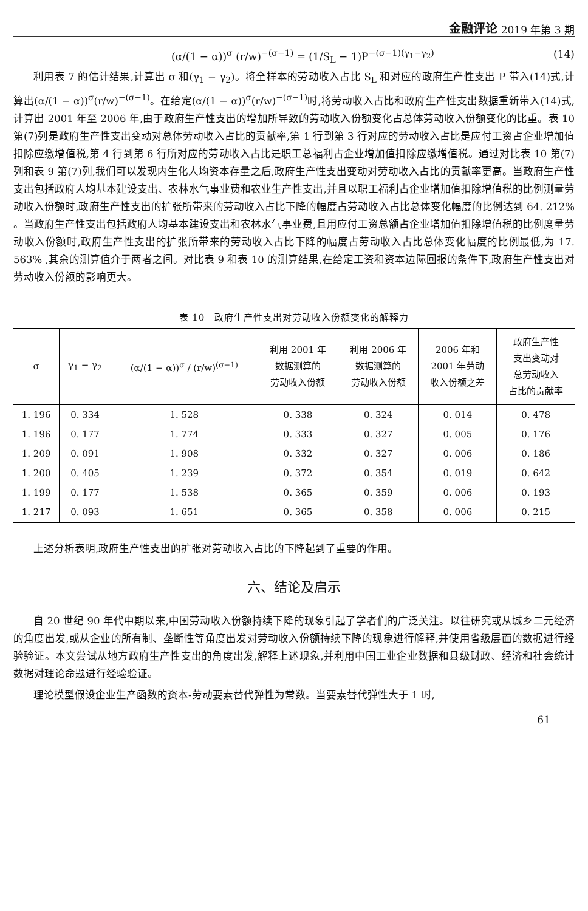金融评论 2019 年第 3 期
(α/(1 − α))<sup>σ</sup> (r/w)<sup>−(σ−1)</sup> = (1/S<sub>L</sub> − 1)P<sup>−(σ−1)(γ<sub>1</sub>−γ<sub>2</sub>)</sup> (14)
利用表 7 的估计结果,计算出 σ 和(γ<sub>1</sub> − γ<sub>2</sub>)。将全样本的劳动收入占比 S<sub>L</sub> 和对应的政府生产性支出 P 带入(14)式,计算出(α/(1 − α))<sup>σ</sup>(r/w)<sup>−(σ−1)</sup>。在给定(α/(1 − α))<sup>σ</sup>(r/w)<sup>−(σ−1)</sup>时,将劳动收入占比和政府生产性支出数据重新带入(14)式,计算出 2001 年至 2006 年,由于政府生产性支出的增加所导致的劳动收入份额变化占总体劳动收入份额变化的比重。表 10 第(7)列是政府生产性支出变动对总体劳动收入占比的贡献率,第 1 行到第 3 行对应的劳动收入占比是应付工资占企业增加值扣除应缴增值税,第 4 行到第 6 行所对应的劳动收入占比是职工总福利占企业增加值扣除应缴增值税。通过对比表 10 第(7)列和表 9 第(7)列,我们可以发现内生化人均资本存量之后,政府生产性支出变动对劳动收入占比的贡献率更高。当政府生产性支出包括政府人均基本建设支出、农林水气事业费和农业生产性支出,并且以职工福利占企业增加值扣除增值税的比例测量劳动收入份额时,政府生产性支出的扩张所带来的劳动收入占比下降的幅度占劳动收入占比总体变化幅度的比例达到 64. 212% 。当政府生产性支出包括政府人均基本建设支出和农林水气事业费,且用应付工资总额占企业增加值扣除增值税的比例度量劳动收入份额时,政府生产性支出的扩张所带来的劳动收入占比下降的幅度占劳动收入占比总体变化幅度的比例最低,为 17. 563% ,其余的测算值介于两者之间。对比表 9 和表 10 的测算结果,在给定工资和资本边际回报的条件下,政府生产性支出对劳动收入份额的影响更大。
表 10　政府生产性支出对劳动收入份额变化的解释力
| σ | γ<sub>1</sub> − γ<sub>2</sub> | (α/(1 − α))<sup>σ</sup> / (r/w)<sup>(σ−1)</sup> | 利用 2001 年 数据测算的 劳动收入份额 | 利用 2006 年 数据测算的 劳动收入份额 | 2006 年和 2001 年劳动 收入份额之差 | 政府生产性 支出变动对 总劳动收入 占比的贡献率 |
| --- | --- | --- | --- | --- | --- | --- |
| 1. 196 | 0. 334 | 1. 528 | 0. 338 | 0. 324 | 0. 014 | 0. 478 |
| 1. 196 | 0. 177 | 1. 774 | 0. 333 | 0. 327 | 0. 005 | 0. 176 |
| 1. 209 | 0. 091 | 1. 908 | 0. 332 | 0. 327 | 0. 006 | 0. 186 |
| 1. 200 | 0. 405 | 1. 239 | 0. 372 | 0. 354 | 0. 019 | 0. 642 |
| 1. 199 | 0. 177 | 1. 538 | 0. 365 | 0. 359 | 0. 006 | 0. 193 |
| 1. 217 | 0. 093 | 1. 651 | 0. 365 | 0. 358 | 0. 006 | 0. 215 |
上述分析表明,政府生产性支出的扩张对劳动收入占比的下降起到了重要的作用。
六、结论及启示
自 20 世纪 90 年代中期以来,中国劳动收入份额持续下降的现象引起了学者们的广泛关注。以往研究或从城乡二元经济的角度出发,或从企业的所有制、垄断性等角度出发对劳动收入份额持续下降的现象进行解释,并使用省级层面的数据进行经验验证。本文尝试从地方政府生产性支出的角度出发,解释上述现象,并利用中国工业企业数据和县级财政、经济和社会统计数据对理论命题进行经验验证。
理论模型假设企业生产函数的资本-劳动要素替代弹性为常数。当要素替代弹性大于 1 时,
61